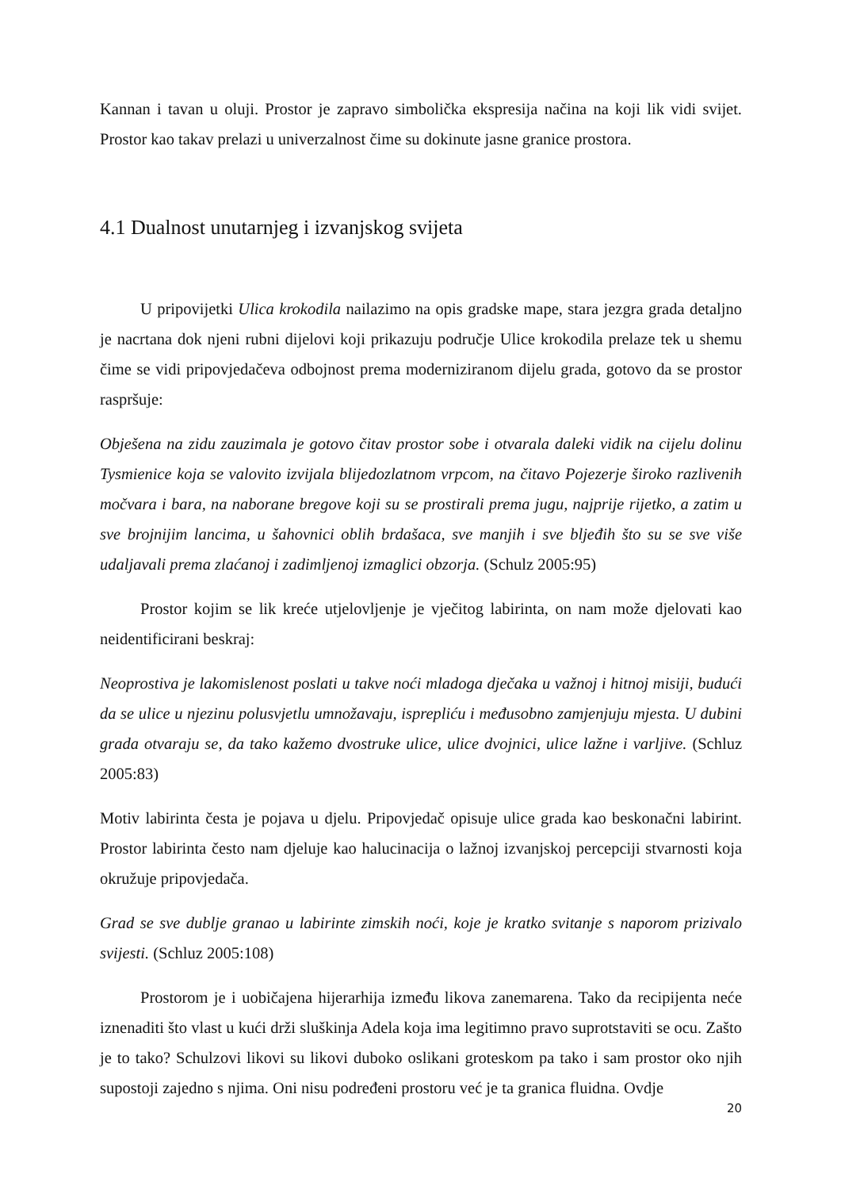Kannan i tavan u oluji. Prostor je zapravo simbolička ekspresija načina na koji lik vidi svijet. Prostor kao takav prelazi u univerzalnost čime su dokinute jasne granice prostora.
4.1 Dualnost unutarnjeg i izvanjskog svijeta
U pripovijetki Ulica krokodila nailazimo na opis gradske mape, stara jezgra grada detaljno je nacrtana dok njeni rubni dijelovi koji prikazuju područje Ulice krokodila prelaze tek u shemu čime se vidi pripovjedačeva odbojnost prema moderniziranom dijelu grada, gotovo da se prostor raspršuje:
Obješena na zidu zauzimala je gotovo čitav prostor sobe i otvarala daleki vidik na cijelu dolinu Tysmienice koja se valovito izvijala blijedozlatnom vrpcom, na čitavo Pojezerje široko razlivenih močvara i bara, na naborane bregove koji su se prostirali prema jugu, najprije rijetko, a zatim u sve brojnijim lancima, u šahovnici oblih brdašaca, sve manjih i sve bljeđih što su se sve više udaljavali prema zlaćanoj i zadimljenoj izmaglici obzorja. (Schulz 2005:95)
Prostor kojim se lik kreće utjelovljenje je vječitog labirinta, on nam može djelovati kao neidentificirani beskraj:
Neoprostiva je lakomislenost poslati u takve noći mladoga dječaka u važnoj i hitnoj misiji, budući da se ulice u njezinu polusvjetlu umnožavaju, isprepliću i međusobno zamjenjuju mjesta. U dubini grada otvaraju se, da tako kažemo dvostruke ulice, ulice dvojnici, ulice lažne i varljive. (Schluz 2005:83)
Motiv labirinta česta je pojava u djelu. Pripovjedač opisuje ulice grada kao beskonačni labirint. Prostor labirinta često nam djeluje kao halucinacija o lažnoj izvanjskoj percepciji stvarnosti koja okružuje pripovjedača.
Grad se sve dublje granao u labirinte zimskih noći, koje je kratko svitanje s naporom prizivalo svijesti. (Schluz 2005:108)
Prostorom je i uobičajena hijerarhija između likova zanemarena. Tako da recipijenta neće iznenaditi što vlast u kući drži sluškinja Adela koja ima legitimno pravo suprotstaviti se ocu. Zašto je to tako? Schulzovi likovi su likovi duboko oslikani groteskom pa tako i sam prostor oko njih supostoji zajedno s njima. Oni nisu podređeni prostoru već je ta granica fluidna. Ovdje
20